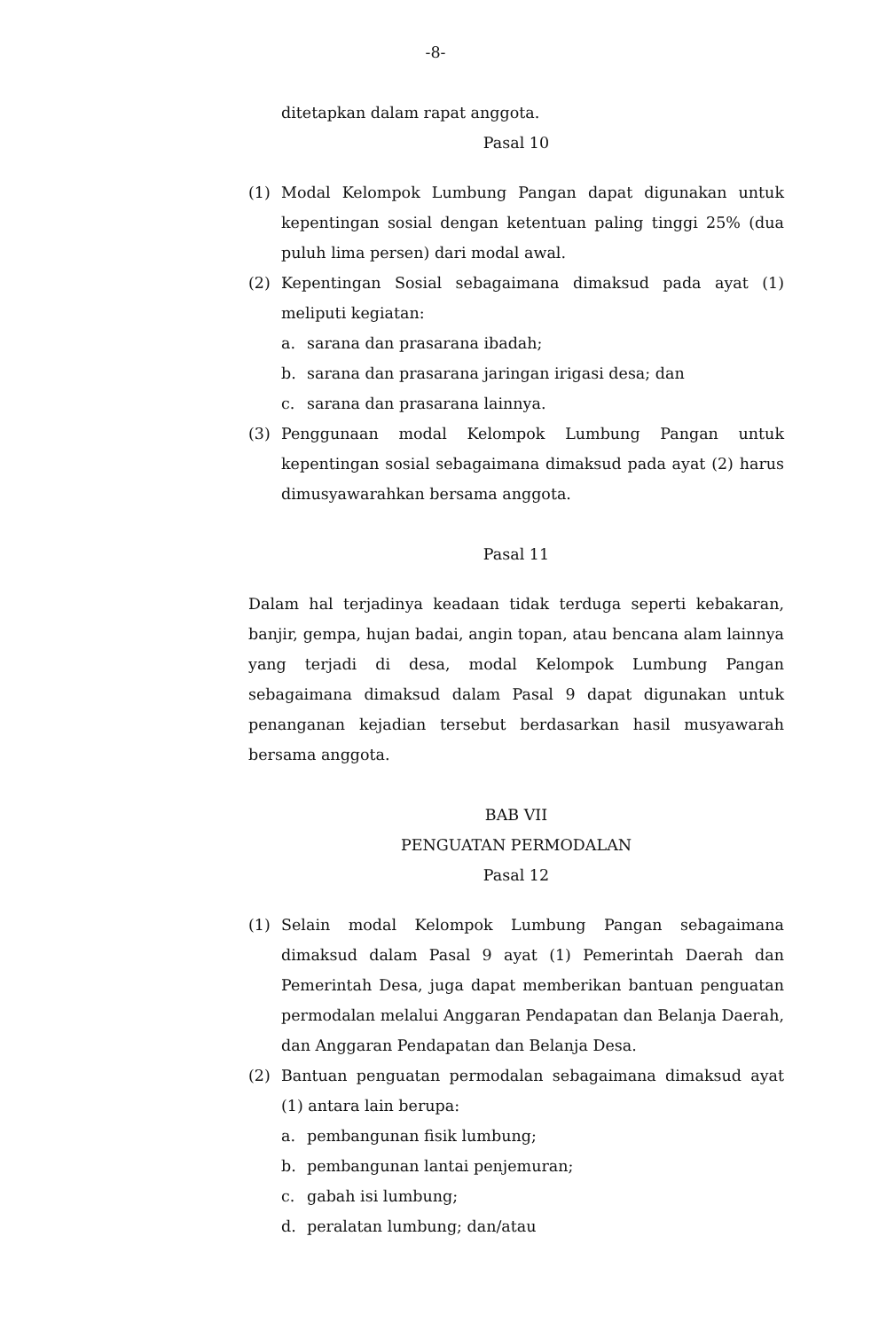-8-
ditetapkan dalam rapat anggota.
Pasal 10
(1) Modal Kelompok Lumbung Pangan dapat digunakan untuk kepentingan sosial dengan ketentuan paling tinggi 25% (dua puluh lima persen) dari modal awal.
(2) Kepentingan Sosial sebagaimana dimaksud pada ayat (1) meliputi kegiatan:
a. sarana dan prasarana ibadah;
b. sarana dan prasarana jaringan irigasi desa; dan
c. sarana dan prasarana lainnya.
(3) Penggunaan modal Kelompok Lumbung Pangan untuk kepentingan sosial sebagaimana dimaksud pada ayat (2) harus dimusyawarahkan bersama anggota.
Pasal 11
Dalam hal terjadinya keadaan tidak terduga seperti kebakaran, banjir, gempa, hujan badai, angin topan, atau bencana alam lainnya yang terjadi di desa, modal Kelompok Lumbung Pangan sebagaimana dimaksud dalam Pasal 9 dapat digunakan untuk penanganan kejadian tersebut berdasarkan hasil musyawarah bersama anggota.
BAB VII
PENGUATAN PERMODALAN
Pasal 12
(1) Selain modal Kelompok Lumbung Pangan sebagaimana dimaksud dalam Pasal 9 ayat (1) Pemerintah Daerah dan Pemerintah Desa, juga dapat memberikan bantuan penguatan permodalan melalui Anggaran Pendapatan dan Belanja Daerah, dan Anggaran Pendapatan dan Belanja Desa.
(2) Bantuan penguatan permodalan sebagaimana dimaksud ayat (1) antara lain berupa:
a. pembangunan fisik lumbung;
b. pembangunan lantai penjemuran;
c. gabah isi lumbung;
d. peralatan lumbung; dan/atau